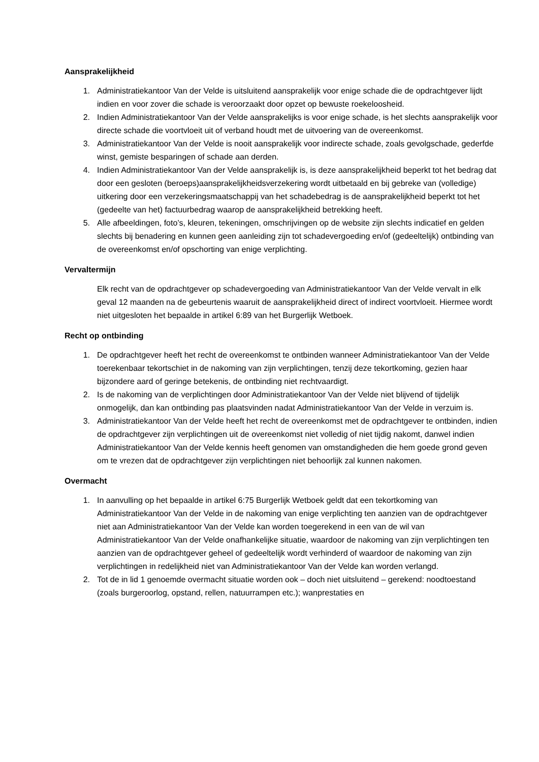Aansprakelijkheid
1. Administratiekantoor Van der Velde is uitsluitend aansprakelijk voor enige schade die de opdrachtgever lijdt indien en voor zover die schade is veroorzaakt door opzet op bewuste roekeloosheid.
2. Indien Administratiekantoor Van der Velde aansprakelijks is voor enige schade, is het slechts aansprakelijk voor directe schade die voortvloeit uit of verband houdt met de uitvoering van de overeenkomst.
3. Administratiekantoor Van der Velde is nooit aansprakelijk voor indirecte schade, zoals gevolgschade, gederfde winst, gemiste besparingen of schade aan derden.
4. Indien Administratiekantoor Van der Velde aansprakelijk is, is deze aansprakelijkheid beperkt tot het bedrag dat door een gesloten (beroeps)aansprakelijkheidsverzekering wordt uitbetaald en bij gebreke van (volledige) uitkering door een verzekeringsmaatschappij van het schadebedrag is de aansprakelijkheid beperkt tot het (gedeelte van het) factuurbedrag waarop de aansprakelijkheid betrekking heeft.
5. Alle afbeeldingen, foto’s, kleuren, tekeningen, omschrijvingen op de website zijn slechts indicatief en gelden slechts bij benadering en kunnen geen aanleiding zijn tot schadevergoeding en/of (gedeeltelijk) ontbinding van de overeenkomst en/of opschorting van enige verplichting.
Vervaltermijn
Elk recht van de opdrachtgever op schadevergoeding van Administratiekantoor Van der Velde vervalt in elk geval 12 maanden na de gebeurtenis waaruit de aansprakelijkheid direct of indirect voortvloeit. Hiermee wordt niet uitgesloten het bepaalde in artikel 6:89 van het Burgerlijk Wetboek.
Recht op ontbinding
1. De opdrachtgever heeft het recht de overeenkomst te ontbinden wanneer Administratiekantoor Van der Velde toerekenbaar tekortschiet in de nakoming van zijn verplichtingen, tenzij deze tekortkoming, gezien haar bijzondere aard of geringe betekenis, de ontbinding niet rechtvaardigt.
2. Is de nakoming van de verplichtingen door Administratiekantoor Van der Velde niet blijvend of tijdelijk onmogelijk, dan kan ontbinding pas plaatsvinden nadat Administratiekantoor Van der Velde in verzuim is.
3. Administratiekantoor Van der Velde heeft het recht de overeenkomst met de opdrachtgever te ontbinden, indien de opdrachtgever zijn verplichtingen uit de overeenkomst niet volledig of niet tijdig nakomt, danwel indien Administratiekantoor Van der Velde kennis heeft genomen van omstandigheden die hem goede grond geven om te vrezen dat de opdrachtgever zijn verplichtingen niet behoorlijk zal kunnen nakomen.
Overmacht
1. In aanvulling op het bepaalde in artikel 6:75 Burgerlijk Wetboek geldt dat een tekortkoming van Administratiekantoor Van der Velde in de nakoming van enige verplichting ten aanzien van de opdrachtgever niet aan Administratiekantoor Van der Velde kan worden toegerekend in een van de wil van Administratiekantoor Van der Velde onafhankelijke situatie, waardoor de nakoming van zijn verplichtingen ten aanzien van de opdrachtgever geheel of gedeeltelijk wordt verhinderd of waardoor de nakoming van zijn verplichtingen in redelijkheid niet van Administratiekantoor Van der Velde kan worden verlangd.
2. Tot de in lid 1 genoemde overmacht situatie worden ook – doch niet uitsluitend – gerekend: noodtoestand (zoals burgeroorlog, opstand, rellen, natuurrampen etc.); wanprestaties en